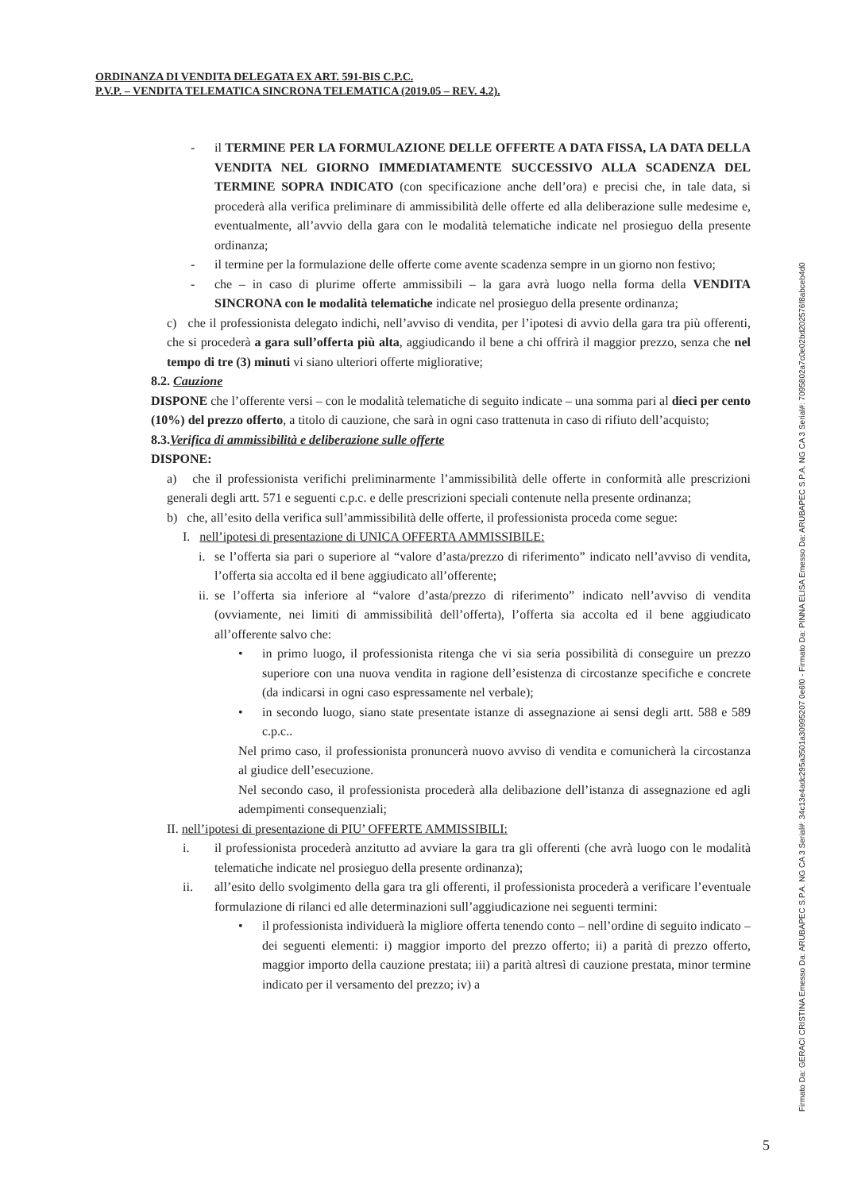ORDINANZA DI VENDITA DELEGATA EX ART. 591-BIS C.P.C.
P.V.P. – VENDITA TELEMATICA SINCRONA TELEMATICA (2019.05 – REV. 4.2).
- il TERMINE PER LA FORMULAZIONE DELLE OFFERTE A DATA FISSA, LA DATA DELLA VENDITA NEL GIORNO IMMEDIATAMENTE SUCCESSIVO ALLA SCADENZA DEL TERMINE SOPRA INDICATO (con specificazione anche dell’ora) e precisi che, in tale data, si procederà alla verifica preliminare di ammissibilità delle offerte ed alla deliberazione sulle medesime e, eventualmente, all’avvio della gara con le modalità telematiche indicate nel prosieguo della presente ordinanza;
- il termine per la formulazione delle offerte come avente scadenza sempre in un giorno non festivo;
- che – in caso di plurime offerte ammissibili – la gara avrà luogo nella forma della VENDITA SINCRONA con le modalità telematiche indicate nel prosieguo della presente ordinanza;
c) che il professionista delegato indichi, nell’avviso di vendita, per l’ipotesi di avvio della gara tra più offerenti, che si procederà a gara sull’offerta più alta, aggiudicando il bene a chi offrirà il maggior prezzo, senza che nel tempo di tre (3) minuti vi siano ulteriori offerte migliorative;
8.2. Cauzione
DISPONE che l’offerente versi – con le modalità telematiche di seguito indicate – una somma pari al dieci per cento (10%) del prezzo offerto, a titolo di cauzione, che sarà in ogni caso trattenuta in caso di rifiuto dell’acquisto;
8.3.Verifica di ammissibilità e deliberazione sulle offerte
DISPONE:
a) che il professionista verifichi preliminarmente l’ammissibilità delle offerte in conformità alle prescrizioni generali degli artt. 571 e seguenti c.p.c. e delle prescrizioni speciali contenute nella presente ordinanza;
b) che, all’esito della verifica sull’ammissibilità delle offerte, il professionista proceda come segue:
I. nell’ipotesi di presentazione di UNICA OFFERTA AMMISSIBILE:
i. se l’offerta sia pari o superiore al “valore d’asta/prezzo di riferimento” indicato nell’avviso di vendita, l’offerta sia accolta ed il bene aggiudicato all’offerente;
ii.
se l’offerta sia inferiore al “valore d’asta/prezzo di riferimento” indicato nell’avviso di vendita (ovviamente, nei limiti di ammissibilità dell’offerta), l’offerta sia accolta ed il bene aggiudicato all’offerente salvo che:
• in primo luogo, il professionista ritenga che vi sia seria possibilità di conseguire un prezzo superiore con una nuova vendita in ragione dell’esistenza di circostanze specifiche e concrete (da indicarsi in ogni caso espressamente nel verbale);
• in secondo luogo, siano state presentate istanze di assegnazione ai sensi degli artt. 588 e 589 c.p.c..
Nel primo caso, il professionista pronuncerà nuovo avviso di vendita e comunicherà la circostanza al giudice dell’esecuzione.
Nel secondo caso, il professionista procederà alla delibazione dell’istanza di assegnazione ed agli adempimenti consequenziali;
II. nell’ipotesi di presentazione di PIU’ OFFERTE AMMISSIBILI:
i. il professionista procederà anzitutto ad avviare la gara tra gli offerenti (che avrà luogo con le modalità telematiche indicate nel prosieguo della presente ordinanza);
ii. all’esito dello svolgimento della gara tra gli offerenti, il professionista procederà a verificare l’eventuale formulazione di rilanci ed alle determinazioni sull’aggiudicazione nei seguenti termini:
• il professionista individuerà la migliore offerta tenendo conto – nell’ordine di seguito indicato – dei seguenti elementi: i) maggior importo del prezzo offerto; ii) a parità di prezzo offerto, maggior importo della cauzione prestata; iii) a parità altresì di cauzione prestata, minor termine indicato per il versamento del prezzo; iv) a
Firmato Da: GERACI CRISTINA Emesso Da: ARUBAPEC S.P.A. NG CA 3 Serial#: 34c13e4adc295a3501a30995207 0e6f0 - Firmato Da: PINNA ELISA Emesso Da: ARUBAPEC S.P.A. NG CA 3 Serial#: 7095802a7c0e02bd202576f8abceb4d0
5